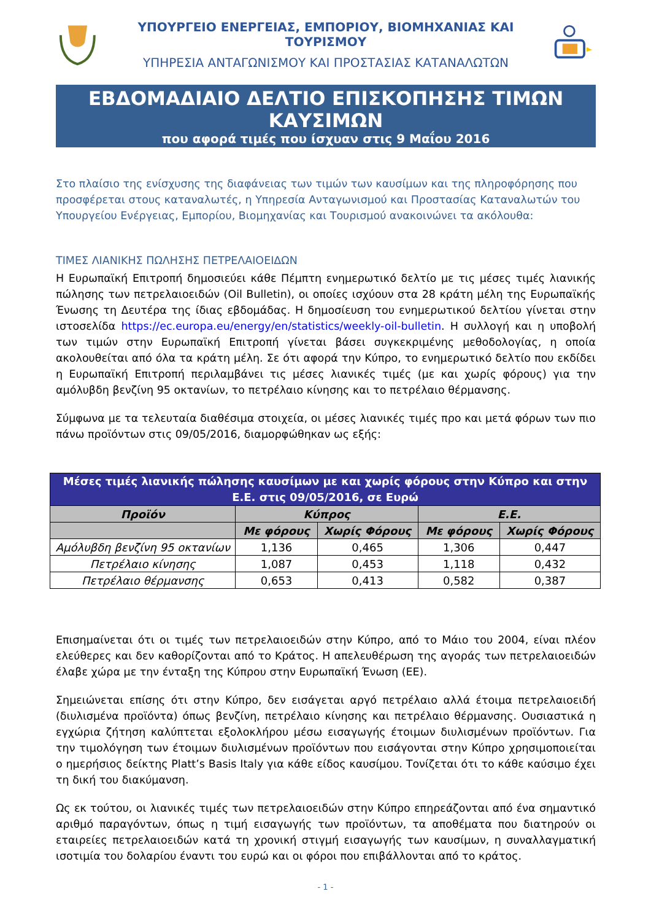ΥΠΟΥΡΓΕΙΟ ΕΝΕΡΓΕΙΑΣ, ΕΜΠΟΡΙΟΥ, ΒΙΟΜΗΧΑΝΙΑΣ ΚΑΙ ΤΟΥΡΙΣΜΟΥ
ΥΠΗΡΕΣΙΑ ΑΝΤΑΓΩΝΙΣΜΟΥ ΚΑΙ ΠΡΟΣΤΑΣΙΑΣ ΚΑΤΑΝΑΛΩΤΩΝ
ΕΒΔΟΜΑΔΙΑΙΟ ΔΕΛΤΙΟ ΕΠΙΣΚΟΠΗΣΗΣ ΤΙΜΩΝ ΚΑΥΣΙΜΩΝ
που αφορά τιμές που ίσχυαν στις 9 Μαΐου 2016
Στο πλαίσιο της ενίσχυσης της διαφάνειας των τιμών των καυσίμων και της πληροφόρησης που προσφέρεται στους καταναλωτές, η Υπηρεσία Ανταγωνισμού και Προστασίας Καταναλωτών του Υπουργείου Ενέργειας, Εμπορίου, Βιομηχανίας και Τουρισμού ανακοινώνει τα ακόλουθα:
ΤΙΜΕΣ ΛΙΑΝΙΚΗΣ ΠΩΛΗΣΗΣ ΠΕΤΡΕΛΑΙΟΕΙΔΩΝ
Η Ευρωπαϊκή Επιτροπή δημοσιεύει κάθε Πέμπτη ενημερωτικό δελτίο με τις μέσες τιμές λιανικής πώλησης των πετρελαιοειδών (Oil Bulletin), οι οποίες ισχύουν στα 28 κράτη μέλη της Ευρωπαϊκής Ένωσης τη Δευτέρα της ίδιας εβδομάδας. Η δημοσίευση του ενημερωτικού δελτίου γίνεται στην ιστοσελίδα https://ec.europa.eu/energy/en/statistics/weekly-oil-bulletin. Η συλλογή και η υποβολή των τιμών στην Ευρωπαϊκή Επιτροπή γίνεται βάσει συγκεκριμένης μεθοδολογίας, η οποία ακολουθείται από όλα τα κράτη μέλη. Σε ότι αφορά την Κύπρο, το ενημερωτικό δελτίο που εκδίδει η Ευρωπαϊκή Επιτροπή περιλαμβάνει τις μέσες λιανικές τιμές (με και χωρίς φόρους) για την αμόλυβδη βενζίνη 95 οκτανίων, το πετρέλαιο κίνησης και το πετρέλαιο θέρμανσης.
Σύμφωνα με τα τελευταία διαθέσιμα στοιχεία, οι μέσες λιανικές τιμές προ και μετά φόρων των πιο πάνω προϊόντων στις 09/05/2016, διαμορφώθηκαν ως εξής:
| Μέσες τιμές λιανικής πώλησης καυσίμων με και χωρίς φόρους στην Κύπρο και στην Ε.Ε. στις 09/05/2016, σε Ευρώ | | | | |
| --- | --- | --- | --- | --- |
| Προϊόν | Κύπρος | | Ε.Ε. | |
| | Με φόρους | Χωρίς Φόρους | Με φόρους | Χωρίς Φόρους |
| Αμόλυβδη βενζίνη 95 οκτανίων | 1,136 | 0,465 | 1,306 | 0,447 |
| Πετρέλαιο κίνησης | 1,087 | 0,453 | 1,118 | 0,432 |
| Πετρέλαιο θέρμανσης | 0,653 | 0,413 | 0,582 | 0,387 |
Επισημαίνεται ότι οι τιμές των πετρελαιοειδών στην Κύπρο, από το Μάιο του 2004, είναι πλέον ελεύθερες και δεν καθορίζονται από το Κράτος. Η απελευθέρωση της αγοράς των πετρελαιοειδών έλαβε χώρα με την ένταξη της Κύπρου στην Ευρωπαϊκή Ένωση (ΕΕ).
Σημειώνεται επίσης ότι στην Κύπρο, δεν εισάγεται αργό πετρέλαιο αλλά έτοιμα πετρελαιοειδή (διυλισμένα προϊόντα) όπως βενζίνη, πετρέλαιο κίνησης και πετρέλαιο θέρμανσης. Ουσιαστικά η εγχώρια ζήτηση καλύπτεται εξολοκλήρου μέσω εισαγωγής έτοιμων διυλισμένων προϊόντων. Για την τιμολόγηση των έτοιμων διυλισμένων προϊόντων που εισάγονται στην Κύπρο χρησιμοποιείται ο ημερήσιος δείκτης Platt’s Basis Italy για κάθε είδος καυσίμου. Τονίζεται ότι το κάθε καύσιμο έχει τη δική του διακύμανση.
Ως εκ τούτου, οι λιανικές τιμές των πετρελαιοειδών στην Κύπρο επηρεάζονται από ένα σημαντικό αριθμό παραγόντων, όπως η τιμή εισαγωγής των προϊόντων, τα αποθέματα που διατηρούν οι εταιρείες πετρελαιοειδών κατά τη χρονική στιγμή εισαγωγής των καυσίμων, η συναλλαγματική ισοτιμία του δολαρίου έναντι του ευρώ και οι φόροι που επιβάλλονται από το κράτος.
- 1 -